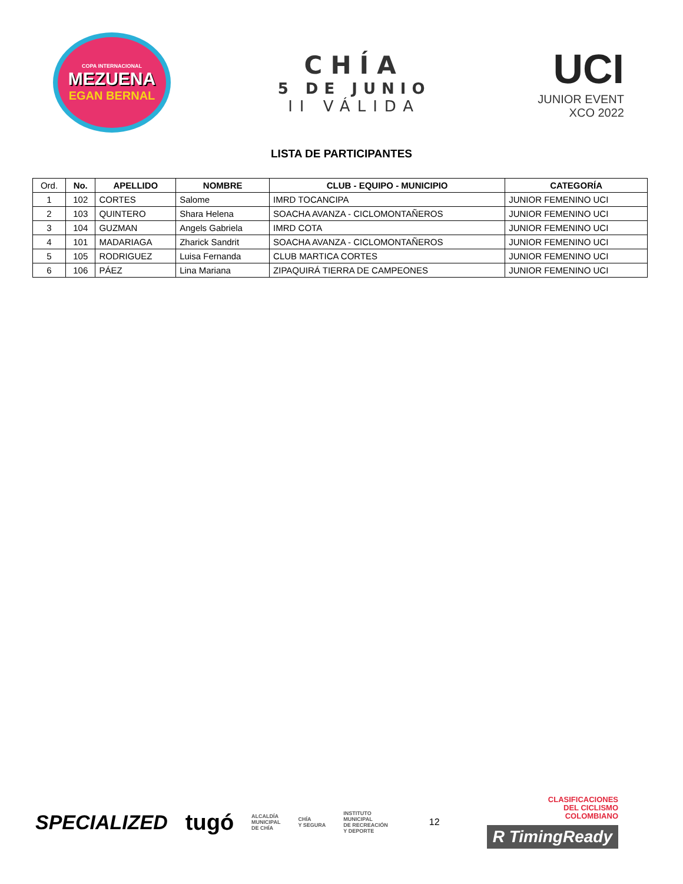COPA INTERNACIONAL
MEZUENA
EGAN BERNAL
CHÍA
5 DE JUNIO
II VÁLIDA
UCI
JUNIOR EVENT
XCO 2022
LISTA DE PARTICIPANTES
| Ord. | No. | APELLIDO | NOMBRE | CLUB - EQUIPO - MUNICIPIO | CATEGORÍA |
| --- | --- | --- | --- | --- | --- |
| 1 | 102 | CORTES | Salome | IMRD TOCANCIPA | JUNIOR FEMENINO UCI |
| 2 | 103 | QUINTERO | Shara Helena | SOACHA AVANZA - CICLOMONTAÑEROS | JUNIOR FEMENINO UCI |
| 3 | 104 | GUZMAN | Angels Gabriela | IMRD COTA | JUNIOR FEMENINO UCI |
| 4 | 101 | MADARIAGA | Zharick Sandrit | SOACHA AVANZA - CICLOMONTAÑEROS | JUNIOR FEMENINO UCI |
| 5 | 105 | RODRIGUEZ | Luisa Fernanda | CLUB MARTICA CORTES | JUNIOR FEMENINO UCI |
| 6 | 106 | PÁEZ | Lina Mariana | ZIPAQUIRÁ TIERRA DE CAMPEONES | JUNIOR FEMENINO UCI |
SPECIALIZED tugó ALCALDÍA
MUNICIPAL
DE CHÍA CHÍA
Y SEGURA INSTITUTO
MUNICIPAL
DE RECREACIÓN
Y DEPORTE 12
CLASIFICACIONES
DEL CICLISMO
COLOMBIANO
R TimingReady